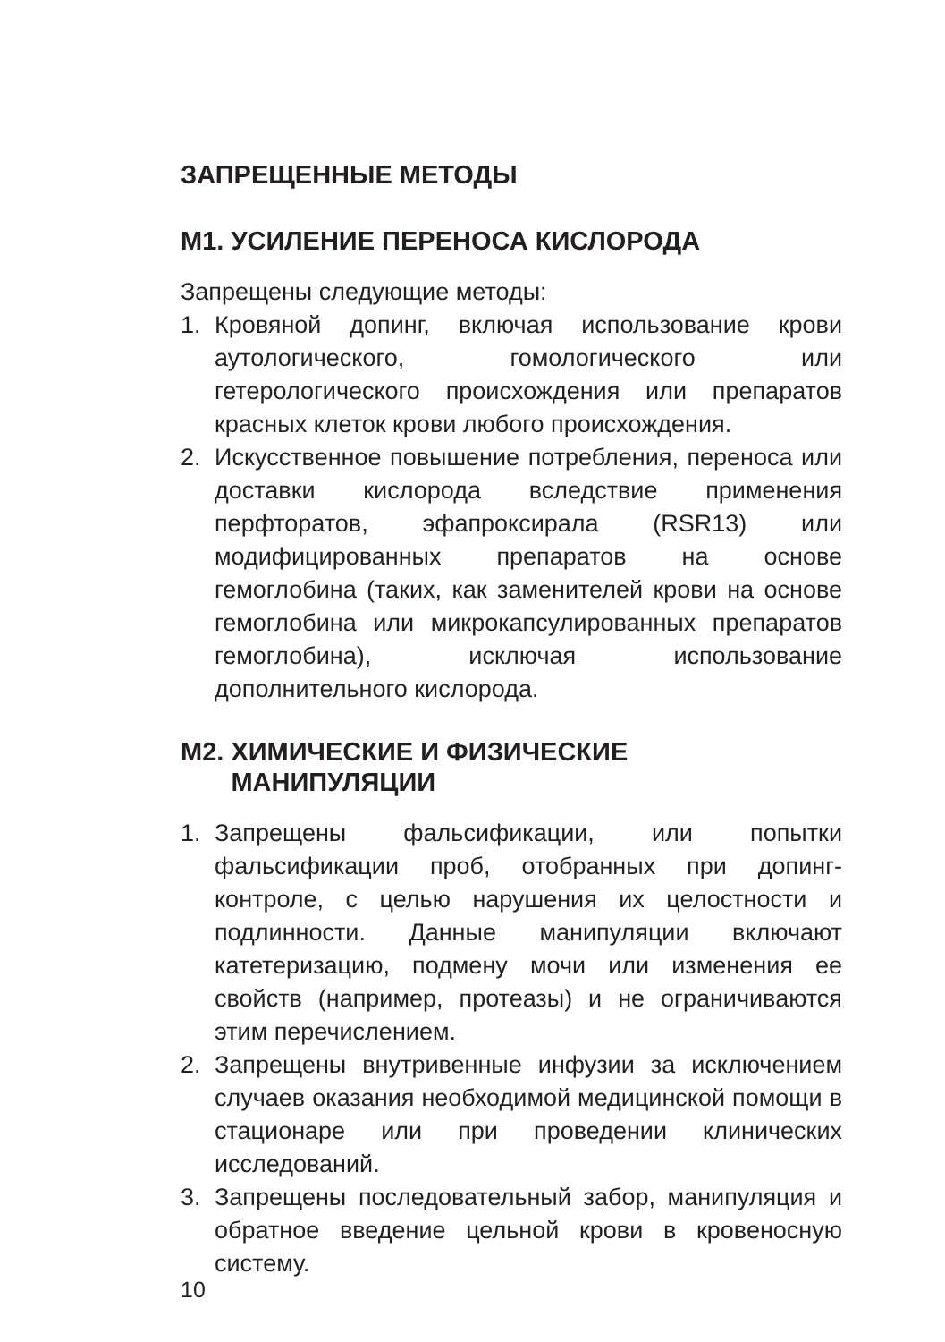ЗАПРЕЩЕННЫЕ МЕТОДЫ
M1. УСИЛЕНИЕ ПЕРЕНОСА КИСЛОРОДА
Запрещены следующие методы:
1. Кровяной допинг, включая использование крови аутологического, гомологического или гетерологического происхождения или препаратов красных клеток крови любого происхождения.
2. Искусственное повышение потребления, переноса или доставки кислорода вследствие применения перфторатов, эфапроксирала (RSR13) или модифицированных препаратов на основе гемоглобина (таких, как заменителей крови на основе гемоглобина или микрокапсулированных препаратов гемоглобина), исключая использование дополнительного кислорода.
M2. ХИМИЧЕСКИЕ И ФИЗИЧЕСКИЕ
МАНИПУЛЯЦИИ
1. Запрещены фальсификации, или попытки фальсификации проб, отобранных при допинг-контроле, с целью нарушения их целостности и подлинности. Данные манипуляции включают катетеризацию, подмену мочи или изменения ее свойств (например, протеазы) и не ограничиваются этим перечислением.
2. Запрещены внутривенные инфузии за исключением случаев оказания необходимой медицинской помощи в стационаре или при проведении клинических исследований.
3. Запрещены последовательный забор, манипуляция и обратное введение цельной крови в кровеносную систему.
10